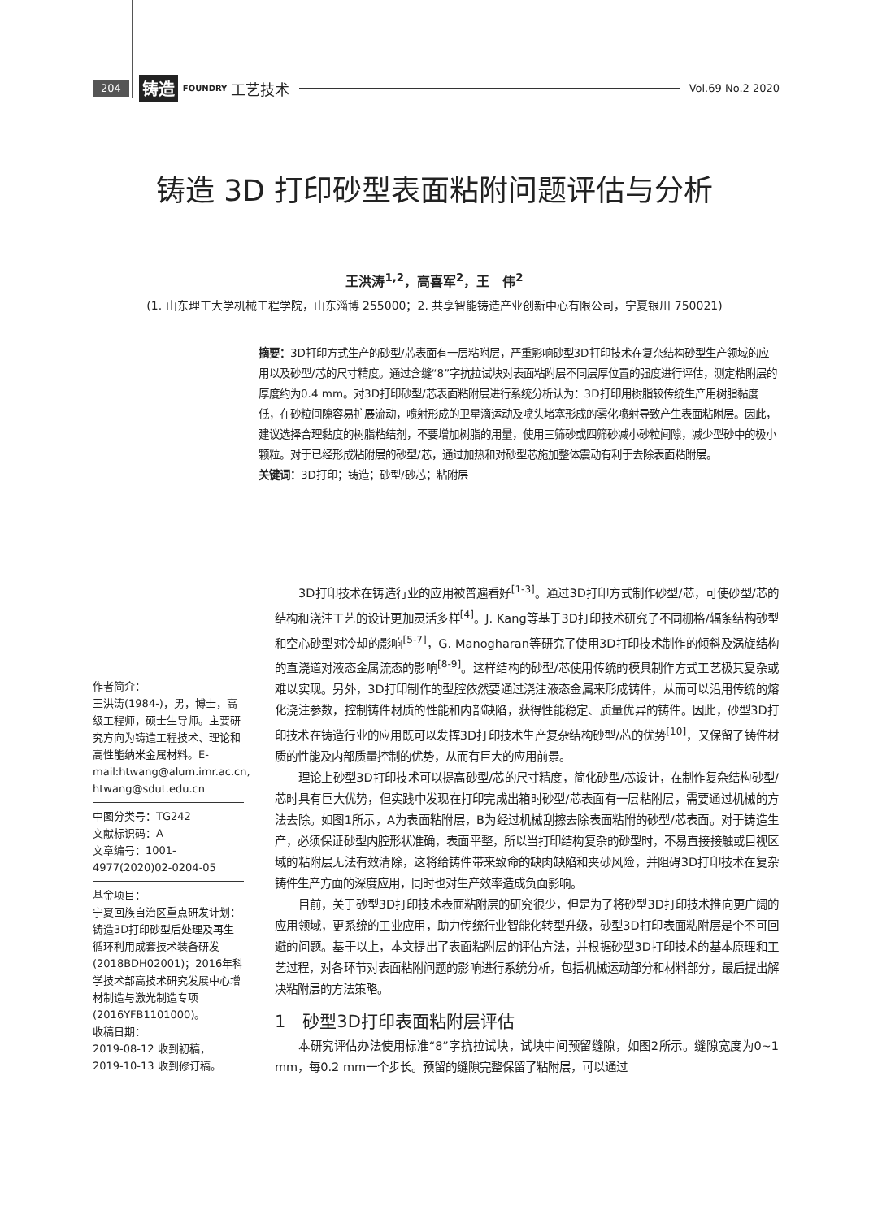204 铸造 FOUNDRY 工艺技术 Vol.69 No.2 2020
铸造 3D 打印砂型表面粘附问题评估与分析
王洪涛<sup>1,2</sup>，高喜军<sup>2</sup>，王　伟<sup>2</sup>
(1. 山东理工大学机械工程学院，山东淄博 255000；2. 共享智能铸造产业创新中心有限公司，宁夏银川 750021)
摘要：3D打印方式生产的砂型/芯表面有一层粘附层，严重影响砂型3D打印技术在复杂结构砂型生产领域的应用以及砂型/芯的尺寸精度。通过含缝“8”字抗拉试块对表面粘附层不同层厚位置的强度进行评估，测定粘附层的厚度约为0.4 mm。对3D打印砂型/芯表面粘附层进行系统分析认为：3D打印用树脂较传统生产用树脂黏度低，在砂粒间隙容易扩展流动，喷射形成的卫星滴运动及喷头堵塞形成的雾化喷射导致产生表面粘附层。因此，建议选择合理黏度的树脂粘结剂，不要增加树脂的用量，使用三筛砂或四筛砂减小砂粒间隙，减少型砂中的极小颗粒。对于已经形成粘附层的砂型/芯，通过加热和对砂型芯施加整体震动有利于去除表面粘附层。
关键词：3D打印；铸造；砂型/砂芯；粘附层
作者简介：
王洪涛(1984-)，男，博士，高级工程师，硕士生导师。主要研究方向为铸造工程技术、理论和高性能纳米金属材料。E-mail:htwang@alum.imr.ac.cn, htwang@sdut.edu.cn
中图分类号：TG242
文献标识码：A
文章编号：1001-4977(2020)02-0204-05
基金项目：
宁夏回族自治区重点研发计划：铸造3D打印砂型后处理及再生循环利用成套技术装备研发(2018BDH02001)；2016年科学技术部高技术研究发展中心增材制造与激光制造专项(2016YFB1101000)。
收稿日期：
2019-08-12 收到初稿，
2019-10-13 收到修订稿。
3D打印技术在铸造行业的应用被普遍看好<sup>[1-3]</sup>。通过3D打印方式制作砂型/芯，可使砂型/芯的结构和浇注工艺的设计更加灵活多样<sup>[4]</sup>。J. Kang等基于3D打印技术研究了不同栅格/辐条结构砂型和空心砂型对冷却的影响<sup>[5-7]</sup>，G. Manogharan等研究了使用3D打印技术制作的倾斜及涡旋结构的直浇道对液态金属流态的影响<sup>[8-9]</sup>。这样结构的砂型/芯使用传统的模具制作方式工艺极其复杂或难以实现。另外，3D打印制作的型腔依然要通过浇注液态金属来形成铸件，从而可以沿用传统的熔化浇注参数，控制铸件材质的性能和内部缺陷，获得性能稳定、质量优异的铸件。因此，砂型3D打印技术在铸造行业的应用既可以发挥3D打印技术生产复杂结构砂型/芯的优势<sup>[10]</sup>，又保留了铸件材质的性能及内部质量控制的优势，从而有巨大的应用前景。
理论上砂型3D打印技术可以提高砂型/芯的尺寸精度，简化砂型/芯设计，在制作复杂结构砂型/芯时具有巨大优势，但实践中发现在打印完成出箱时砂型/芯表面有一层粘附层，需要通过机械的方法去除。如图1所示，A为表面粘附层，B为经过机械刮擦去除表面粘附的砂型/芯表面。对于铸造生产，必须保证砂型内腔形状准确，表面平整，所以当打印结构复杂的砂型时，不易直接接触或目视区域的粘附层无法有效清除，这将给铸件带来致命的缺肉缺陷和夹砂风险，并阻碍3D打印技术在复杂铸件生产方面的深度应用，同时也对生产效率造成负面影响。
目前，关于砂型3D打印技术表面粘附层的研究很少，但是为了将砂型3D打印技术推向更广阔的应用领域，更系统的工业应用，助力传统行业智能化转型升级，砂型3D打印表面粘附层是个不可回避的问题。基于以上，本文提出了表面粘附层的评估方法，并根据砂型3D打印技术的基本原理和工艺过程，对各环节对表面粘附问题的影响进行系统分析，包括机械运动部分和材料部分，最后提出解决粘附层的方法策略。
1　砂型3D打印表面粘附层评估
本研究评估办法使用标准“8”字抗拉试块，试块中间预留缝隙，如图2所示。缝隙宽度为0~1 mm，每0.2 mm一个步长。预留的缝隙完整保留了粘附层，可以通过